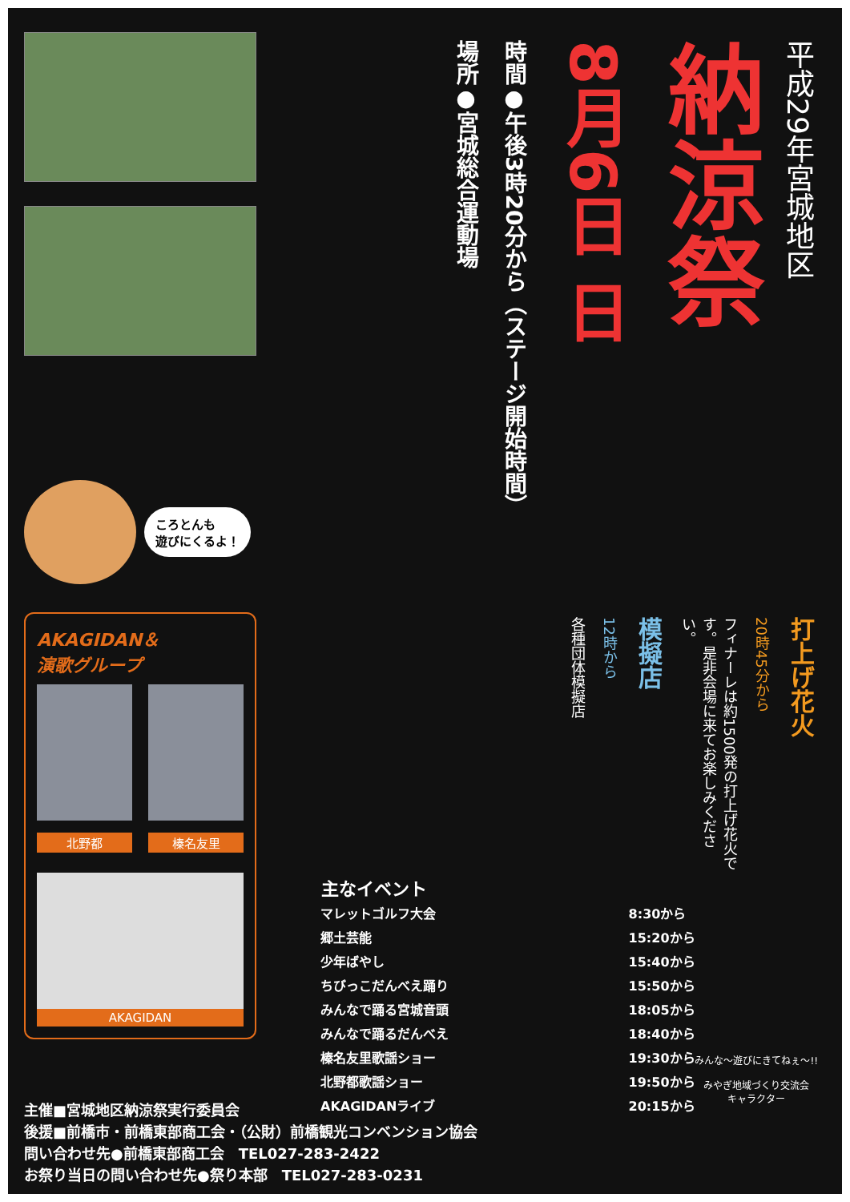ころとんも
遊びにくるよ！
AKAGIDAN＆
演歌グループ
北野都 榛名友里
AKAGIDAN
平成29年宮城地区
納涼祭
8月6日 日
時間●午後3時20分から（ステージ開始時間）
場所●宮城総合運動場
打上げ花火
20時45分から
フィナーレは約1500発の打上げ花火です。是非会場に来てお楽しみください。
模擬店
12時から
各種団体模擬店
| 主なイベント | |
| --- | --- |
| マレットゴルフ大会 | 8:30から |
| 郷土芸能 | 15:20から |
| 少年ばやし | 15:40から |
| ちびっこだんべえ踊り | 15:50から |
| みんなで踊る宮城音頭 | 18:05から |
| みんなで踊るだんべえ | 18:40から |
| 榛名友里歌謡ショー | 19:30から |
| 北野都歌謡ショー | 19:50から |
| AKAGIDANライブ | 20:15から |
みんな〜遊びにきてねぇ〜!!
みやぎ地域づくり交流会
キャラクター
主催■宮城地区納涼祭実行委員会
後援■前橋市・前橋東部商工会・（公財）前橋観光コンベンション協会
問い合わせ先●前橋東部商工会　TEL027-283-2422
お祭り当日の問い合わせ先●祭り本部　TEL027-283-0231